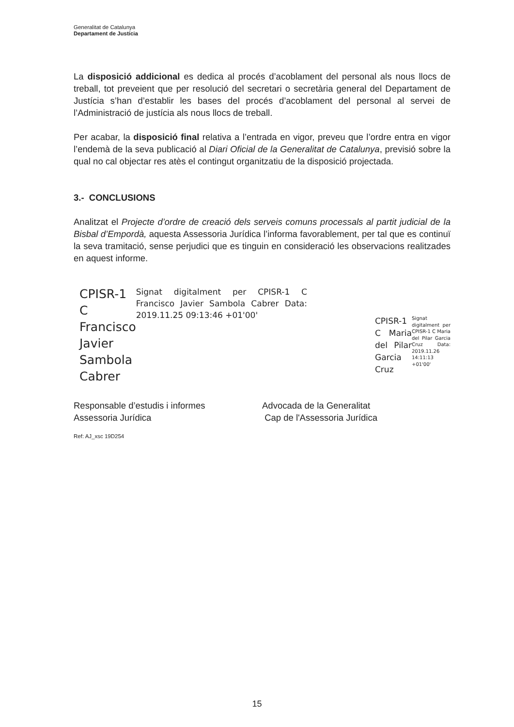Generalitat de Catalunya
Departament de Justícia
La disposició addicional es dedica al procés d’acoblament del personal als nous llocs de treball, tot preveient que per resolució del secretari o secretària general del Departament de Justícia s’han d’establir les bases del procés d’acoblament del personal al servei de l’Administració de justícia als nous llocs de treball.
Per acabar, la disposició final relativa a l’entrada en vigor, preveu que l’ordre entra en vigor l’endemà de la seva publicació al Diari Oficial de la Generalitat de Catalunya, previsió sobre la qual no cal objectar res atès el contingut organitzatiu de la disposició projectada.
3.- CONCLUSIONS
Analitzat el Projecte d’ordre de creació dels serveis comuns processals al partit judicial de la Bisbal d’Empordà, aquesta Assessoria Jurídica l’informa favorablement, per tal que es continuï la seva tramitació, sense perjudici que es tinguin en consideració les observacions realitzades en aquest informe.
CPISR-1 C Francisco Javier Sambola Cabrer
Signat digitalment per CPISR-1 C Francisco Javier Sambola Cabrer Data: 2019.11.25 09:13:46 +01'00'
CPISR-1 C Maria del Pilar Garcia Cruz
Signat digitalment per CPISR-1 C Maria del Pilar Garcia Cruz Data: 2019.11.26 14:11:13 +01'00'
Responsable d’estudis i informes
Assessoria Jurídica
Advocada de la Generalitat
Cap de l'Assessoria Jurídica
Ref: AJ_xsc 19D254
15